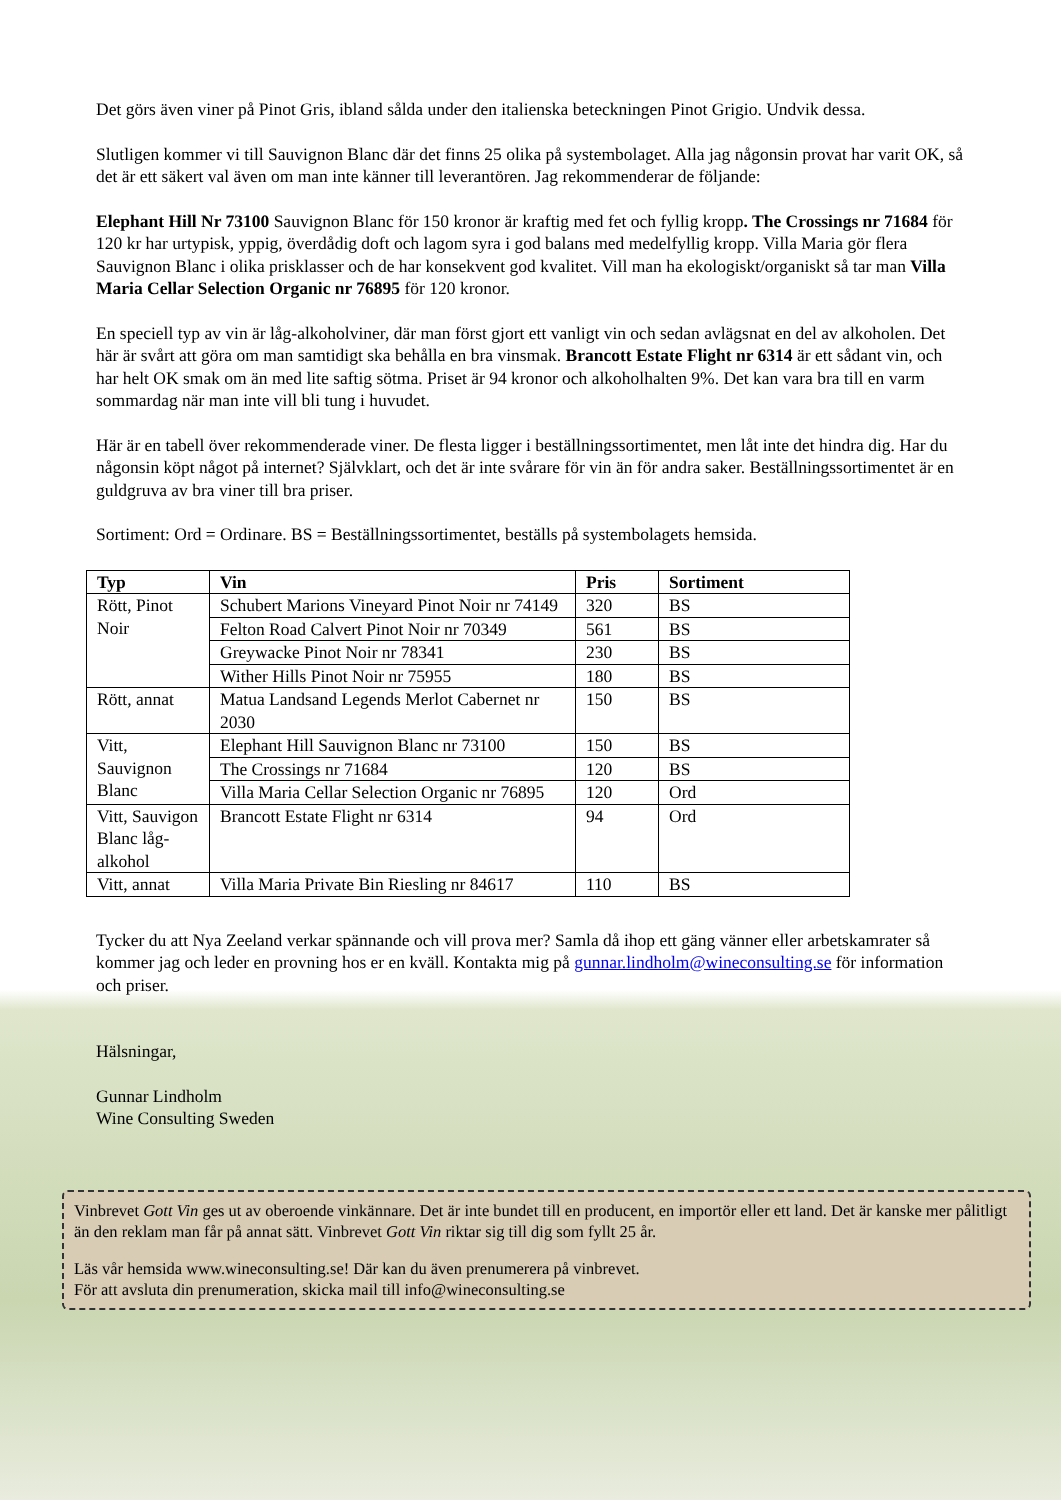Det görs även viner på Pinot Gris, ibland sålda under den italienska beteckningen Pinot Grigio. Undvik dessa.
Slutligen kommer vi till Sauvignon Blanc där det finns 25 olika på systembolaget. Alla jag någonsin provat har varit OK, så det är ett säkert val även om man inte känner till leverantören. Jag rekommenderar de följande:
Elephant Hill Nr 73100 Sauvignon Blanc för 150 kronor är kraftig med fet och fyllig kropp. The Crossings nr 71684 för 120 kr har urtypisk, yppig, överdådig doft och lagom syra i god balans med medelfyllig kropp. Villa Maria gör flera Sauvignon Blanc i olika prisklasser och de har konsekvent god kvalitet. Vill man ha ekologiskt/organiskt så tar man Villa Maria Cellar Selection Organic nr 76895 för 120 kronor.
En speciell typ av vin är låg-alkoholviner, där man först gjort ett vanligt vin och sedan avlägsnat en del av alkoholen. Det här är svårt att göra om man samtidigt ska behålla en bra vinsmak. Brancott Estate Flight nr 6314 är ett sådant vin, och har helt OK smak om än med lite saftig sötma. Priset är 94 kronor och alkoholhalten 9%. Det kan vara bra till en varm sommardag när man inte vill bli tung i huvudet.
Här är en tabell över rekommenderade viner. De flesta ligger i beställningssortimentet, men låt inte det hindra dig. Har du någonsin köpt något på internet? Självklart, och det är inte svårare för vin än för andra saker. Beställningssortimentet är en guldgruva av bra viner till bra priser.
Sortiment: Ord = Ordinare. BS = Beställningssortimentet, beställs på systembolagets hemsida.
| Typ | Vin | Pris | Sortiment |
| --- | --- | --- | --- |
| Rött, Pinot Noir | Schubert Marions Vineyard Pinot Noir nr 74149 | 320 | BS |
| | Felton Road Calvert Pinot Noir nr 70349 | 561 | BS |
| | Greywacke Pinot Noir nr 78341 | 230 | BS |
| | Wither Hills Pinot Noir nr 75955 | 180 | BS |
| Rött, annat | Matua Landsand Legends Merlot Cabernet nr 2030 | 150 | BS |
| Vitt, Sauvignon Blanc | Elephant Hill Sauvignon Blanc nr 73100 | 150 | BS |
| | The Crossings nr 71684 | 120 | BS |
| | Villa Maria Cellar Selection Organic nr 76895 | 120 | Ord |
| Vitt, Sauvigon Blanc låg-alkohol | Brancott Estate Flight nr 6314 | 94 | Ord |
| Vitt, annat | Villa Maria Private Bin Riesling nr 84617 | 110 | BS |
Tycker du att Nya Zeeland verkar spännande och vill prova mer? Samla då ihop ett gäng vänner eller arbetskamrater så kommer jag och leder en provning hos er en kväll. Kontakta mig på gunnar.lindholm@wineconsulting.se för information och priser.
Hälsningar,
Gunnar Lindholm
Wine Consulting Sweden
Vinbrevet Gott Vin ges ut av oberoende vinkännare. Det är inte bundet till en producent, en importör eller ett land. Det är kanske mer pålitligt än den reklam man får på annat sätt. Vinbrevet Gott Vin riktar sig till dig som fyllt 25 år.
Läs vår hemsida www.wineconsulting.se! Där kan du även prenumerera på vinbrevet.
För att avsluta din prenumeration, skicka mail till info@wineconsulting.se